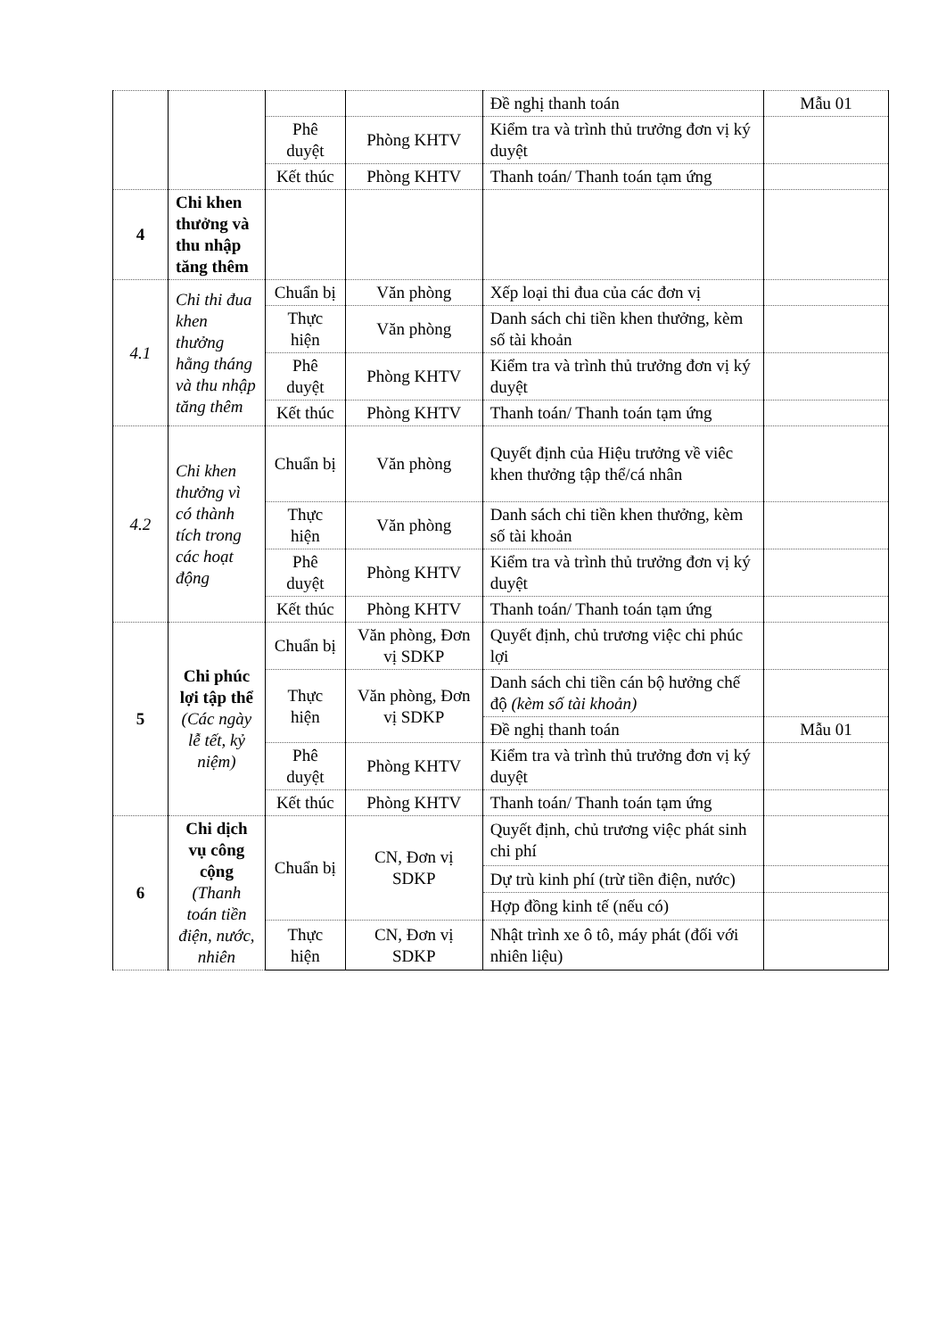| | | | | Đề nghị thanh toán | Mẫu 01 |
| | | Phê duyệt | Phòng KHTV | Kiểm tra và trình thủ trưởng đơn vị ký duyệt | |
| | | Kết thúc | Phòng KHTV | Thanh toán/ Thanh toán tạm ứng | |
| 4 | Chi khen thưởng và thu nhập tăng thêm | | | | |
| 4.1 | Chi thi đua khen thưởng hằng tháng và thu nhập tăng thêm | Chuẩn bị | Văn phòng | Xếp loại thi đua của các đơn vị | |
| | | Thực hiện | Văn phòng | Danh sách chi tiền khen thưởng, kèm số tài khoản | |
| | | Phê duyệt | Phòng KHTV | Kiểm tra và trình thủ trưởng đơn vị ký duyệt | |
| | | Kết thúc | Phòng KHTV | Thanh toán/ Thanh toán tạm ứng | |
| 4.2 | Chi khen thưởng vì có thành tích trong các hoạt động | Chuẩn bị | Văn phòng | Quyết định của Hiệu trưởng về viêc khen thưởng tập thể/cá nhân | |
| | | Thực hiện | Văn phòng | Danh sách chi tiền khen thưởng, kèm số tài khoản | |
| | | Phê duyệt | Phòng KHTV | Kiểm tra và trình thủ trưởng đơn vị ký duyệt | |
| | | Kết thúc | Phòng KHTV | Thanh toán/ Thanh toán tạm ứng | |
| 5 | Chi phúc lợi tập thể (Các ngày lễ tết, kỷ niệm) | Chuẩn bị | Văn phòng, Đơn vị SDKP | Quyết định, chủ trương việc chi phúc lợi | |
| | | Thực hiện | Văn phòng, Đơn vị SDKP | Danh sách chi tiền cán bộ hưởng chế độ (kèm số tài khoản) | |
| | | | | Đề nghị thanh toán | Mẫu 01 |
| | | Phê duyệt | Phòng KHTV | Kiểm tra và trình thủ trưởng đơn vị ký duyệt | |
| | | Kết thúc | Phòng KHTV | Thanh toán/ Thanh toán tạm ứng | |
| 6 | Chi dịch vụ công cộng (Thanh toán tiền điện, nước, nhiên | Chuẩn bị | CN, Đơn vị SDKP | Quyết định, chủ trương việc phát sinh chi phí | |
| | | | | Dự trù kinh phí (trừ tiền điện, nước) | |
| | | | | Hợp đồng kinh tế (nếu có) | |
| | | Thực hiện | CN, Đơn vị SDKP | Nhật trình xe ô tô, máy phát (đối với nhiên liệu) | |